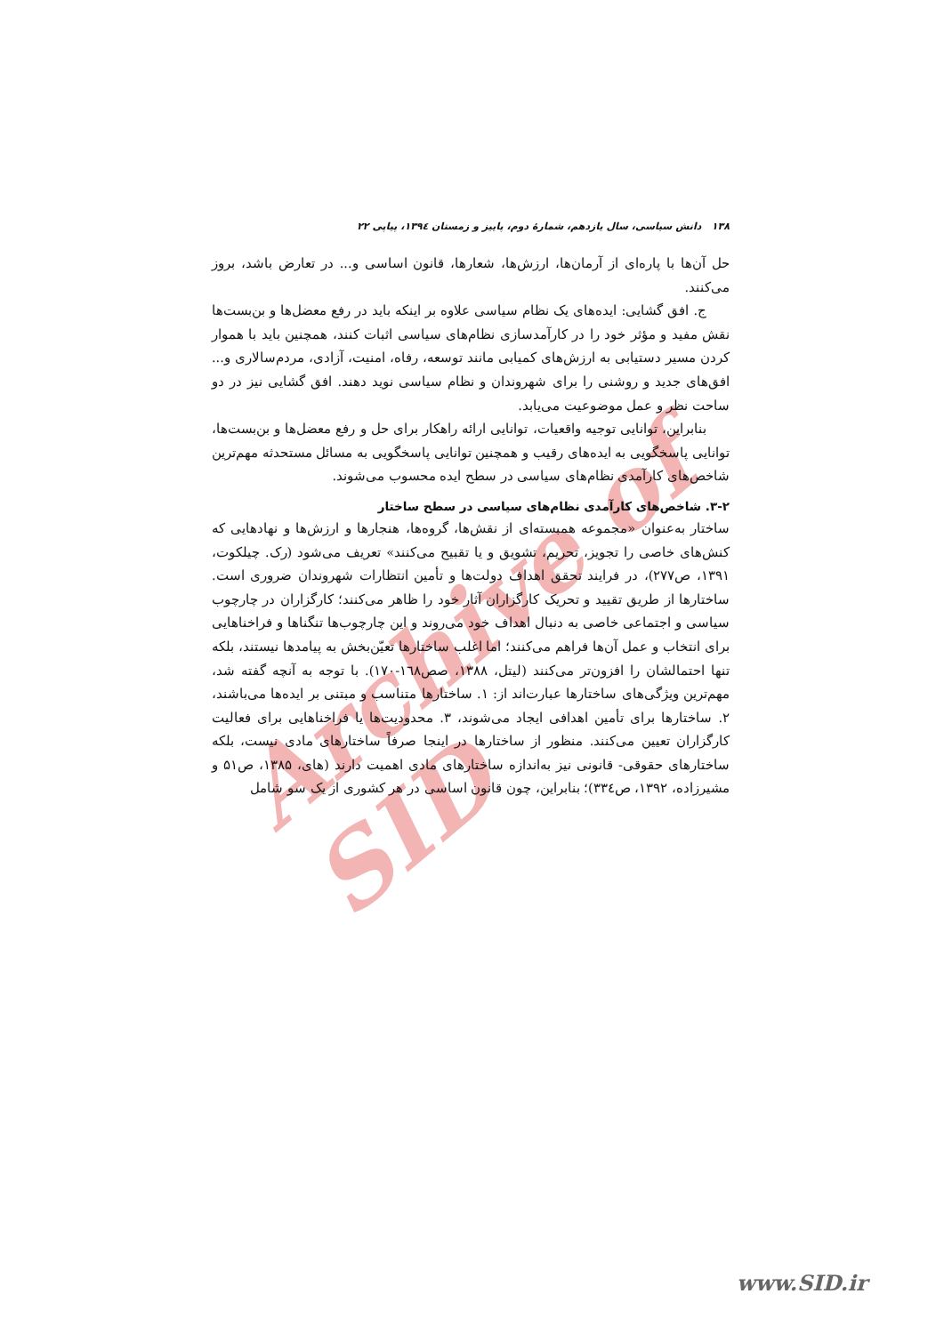Archive of SID
۱۳۸ دانش سیاسی، سال یازدهم، شمارهٔ دوم، پاییز و زمستان ۱۳۹٤، پیاپی ۲۲
حل آن‌ها با پاره‌ای از آرمان‌ها، ارزش‌ها، شعارها، قانون اساسی و... در تعارض باشد، بروز می‌کنند.
ج. افق گشایی: ایده‌های یک نظام سیاسی علاوه بر اینکه باید در رفع معضل‌ها و بن‌بست‌ها نقش مفید و مؤثر خود را در کارآمدسازی نظام‌های سیاسی اثبات کنند، همچنین باید با هموار کردن مسیر دستیابی به ارزش‌های کمیابی مانند توسعه، رفاه، امنیت، آزادی، مردم‌سالاری و... افق‌های جدید و روشنی را برای شهروندان و نظام سیاسی نوید دهند. افق گشایی نیز در دو ساحت نظر و عمل موضوعیت می‌یابد.
بنابراین، توانایی توجیه واقعیات، توانایی ارائه راهکار برای حل و رفع معضل‌ها و بن‌بست‌ها، توانایی پاسخگویی به ایده‌های رقیب و همچنین توانایی پاسخگویی به مسائل مستحدثه مهم‌ترین شاخص‌های کارآمدی نظام‌های سیاسی در سطح ایده محسوب می‌شوند.
۳-۲. شاخص‌های کارآمدی نظام‌های سیاسی در سطح ساختار
ساختار به‌عنوان «مجموعه همبسته‌ای از نقش‌ها، گروه‌ها، هنجارها و ارزش‌ها و نهادهایی که کنش‌های خاصی را تجویز، تحریم، تشویق و یا تقبیح می‌کنند» تعریف می‌شود (رک. چیلکوت، ۱۳۹۱، ص۲۷۷)، در فرایند تحقق اهداف دولت‌ها و تأمین انتظارات شهروندان ضروری است. ساختارها از طریق تقیید و تحریک کارگزاران آثار خود را ظاهر می‌کنند؛ کارگزاران در چارچوب سیاسی و اجتماعی خاصی به دنبال اهداف خود می‌روند و این چارچوب‌ها تنگناها و فراخناهایی برای انتخاب و عمل آن‌ها فراهم می‌کنند؛ اما اغلب ساختارها تعیّن‌بخش به پیامدها نیستند، بلکه تنها احتمالشان را افزون‌تر می‌کنند (لیتل، ۱۳۸۸، صص۱٦۸-۱۷۰). با توجه به آنچه گفته شد، مهم‌ترین ویژگی‌های ساختارها عبارت‌اند از: ۱. ساختارها متناسب و مبتنی بر ایده‌ها می‌باشند، ۲. ساختارها برای تأمین اهدافی ایجاد می‌شوند، ۳. محدودیت‌ها یا فراخناهایی برای فعالیت کارگزاران تعیین می‌کنند. منظور از ساختارها در اینجا صرفاً ساختارهای مادی نیست، بلکه ساختارهای حقوقی- قانونی نیز به‌اندازه ساختارهای مادی اهمیت دارند (های، ۱۳۸۵، ص۵۱ و مشیرزاده، ۱۳۹۲، ص۳۳٤)؛ بنابراین، چون قانون اساسی در هر کشوری از یک سو شامل
www.SID.ir